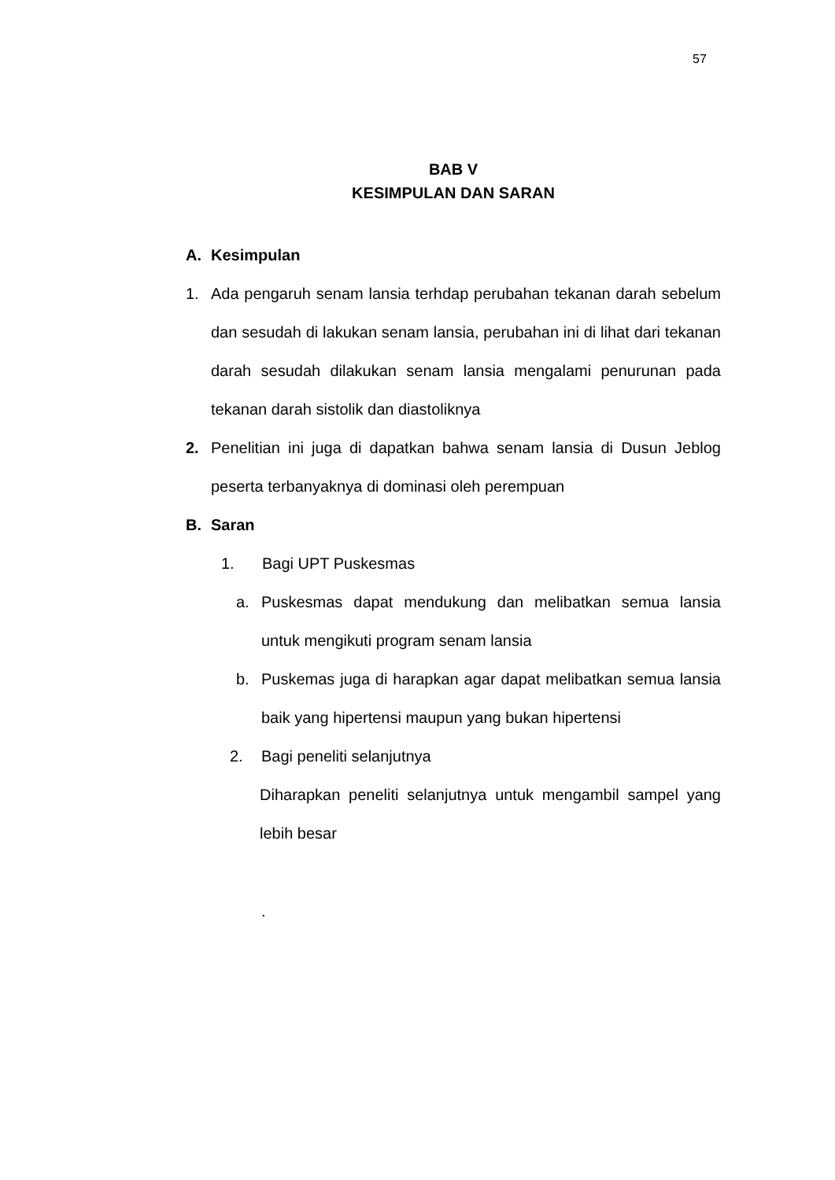57
BAB V
KESIMPULAN DAN SARAN
A. Kesimpulan
1. Ada pengaruh senam lansia terhdap perubahan tekanan darah sebelum dan sesudah di lakukan senam lansia, perubahan ini di lihat dari tekanan darah sesudah dilakukan senam lansia mengalami penurunan pada tekanan darah sistolik dan diastoliknya
2. Penelitian ini juga di dapatkan bahwa senam lansia di Dusun Jeblog peserta terbanyaknya di dominasi oleh perempuan
B. Saran
1. Bagi UPT Puskesmas
a. Puskesmas dapat mendukung dan melibatkan semua lansia untuk mengikuti program senam lansia
b. Puskemas juga di harapkan agar dapat melibatkan semua lansia baik yang hipertensi maupun yang bukan hipertensi
2. Bagi peneliti selanjutnya
Diharapkan peneliti selanjutnya untuk mengambil sampel yang lebih besar
.